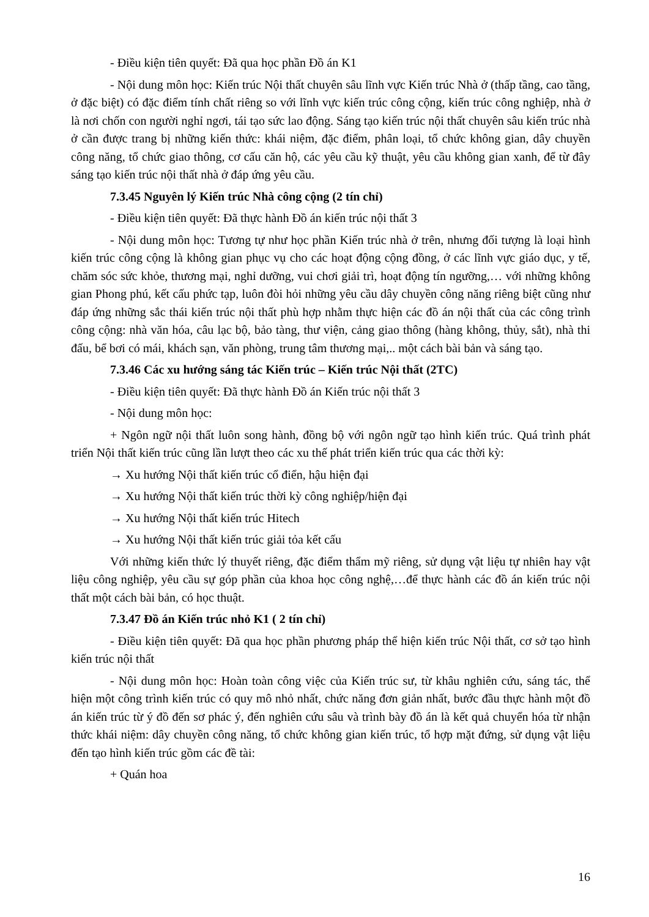- Điều kiện tiên quyết: Đã qua học phần Đồ án K1
- Nội dung môn học: Kiến trúc Nội thất chuyên sâu lĩnh vực Kiến trúc Nhà ở (thấp tầng, cao tầng, ở đặc biệt) có đặc điểm tính chất riêng so với lĩnh vực kiến trúc công cộng, kiến trúc công nghiệp, nhà ở là nơi chốn con người nghỉ ngơi, tái tạo sức lao động. Sáng tạo kiến trúc nội thất chuyên sâu kiến trúc nhà ở cần được trang bị những kiến thức: khái niệm, đặc điểm, phân loại, tổ chức không gian, dây chuyền công năng, tổ chức giao thông, cơ cấu căn hộ, các yêu cầu kỹ thuật, yêu cầu không gian xanh, để từ đây sáng tạo kiến trúc nội thất nhà ở đáp ứng yêu cầu.
7.3.45 Nguyên lý Kiến trúc Nhà công cộng (2 tín chỉ)
- Điều kiện tiên quyết: Đã thực hành Đồ án kiến trúc nội thất 3
- Nội dung môn học: Tương tự như học phần Kiến trúc nhà ở trên, nhưng đối tượng là loại hình kiến trúc công cộng là không gian phục vụ cho các hoạt động cộng đồng, ở các lĩnh vực giáo dục, y tế, chăm sóc sức khỏe, thương mại, nghỉ dưỡng, vui chơi giải trì, hoạt động tín ngưỡng,… với những không gian Phong phú, kết cấu phức tạp, luôn đòi hỏi những yêu cầu dây chuyền công năng riêng biệt cũng như đáp ứng những sắc thái kiến trúc nội thất phù hợp nhằm thực hiện các đồ án nội thất của các công trình công cộng: nhà văn hóa, câu lạc bộ, bảo tàng, thư viện, cảng giao thông (hàng không, thủy, sắt), nhà thi đấu, bể bơi có mái, khách sạn, văn phòng, trung tâm thương mại,.. một cách bài bản và sáng tạo.
7.3.46 Các xu hướng sáng tác Kiến trúc – Kiến trúc Nội thất (2TC)
- Điều kiện tiên quyết: Đã thực hành Đồ án Kiến trúc nội thất 3
- Nội dung môn học:
+ Ngôn ngữ nội thất luôn song hành, đồng bộ với ngôn ngữ tạo hình kiến trúc. Quá trình phát triển Nội thất kiến trúc cũng lần lượt theo các xu thế phát triển kiến trúc qua các thời kỳ:
→ Xu hướng Nội thất kiến trúc cổ điển, hậu hiện đại
→ Xu hướng Nội thất kiến trúc thời kỳ công nghiệp/hiện đại
→ Xu hướng Nội thất kiến trúc Hitech
→ Xu hướng Nội thất kiến trúc giải tỏa kết cấu
Với những kiến thức lý thuyết riêng, đặc điểm thẩm mỹ riêng, sử dụng vật liệu tự nhiên hay vật liệu công nghiệp, yêu cầu sự góp phần của khoa học công nghệ,…để thực hành các đồ án kiến trúc nội thất một cách bài bản, có học thuật.
7.3.47 Đồ án Kiến trúc nhỏ K1 ( 2 tín chỉ)
- Điều kiện tiên quyết: Đã qua học phần phương pháp thể hiện kiến trúc Nội thất, cơ sở tạo hình kiến trúc nội thất
- Nội dung môn học: Hoàn toàn công việc của Kiến trúc sư, từ khâu nghiên cứu, sáng tác, thể hiện một công trình kiến trúc có quy mô nhỏ nhất, chức năng đơn giản nhất, bước đầu thực hành một đồ án kiến trúc từ ý đồ đến sơ phác ý, đến nghiên cứu sâu và trình bày đồ án là kết quả chuyển hóa từ nhận thức khái niệm: dây chuyền công năng, tổ chức không gian kiến trúc, tổ hợp mặt đứng, sử dụng vật liệu đến tạo hình kiến trúc gồm các đề tài:
+ Quán hoa
16